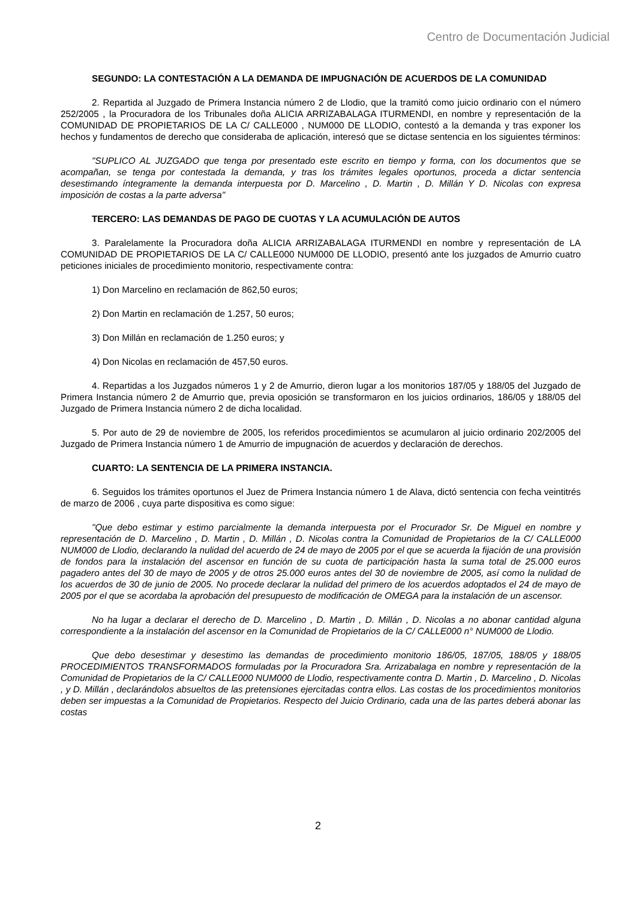Centro de Documentación Judicial
SEGUNDO: LA CONTESTACIÓN A LA DEMANDA DE IMPUGNACIÓN DE ACUERDOS DE LA COMUNIDAD
2. Repartida al Juzgado de Primera Instancia número 2 de Llodio, que la tramitó como juicio ordinario con el número 252/2005 , la Procuradora de los Tribunales doña ALICIA ARRIZABALAGA ITURMENDI, en nombre y representación de la COMUNIDAD DE PROPIETARIOS DE LA C/ CALLE000 , NUM000 DE LLODIO, contestó a la demanda y tras exponer los hechos y fundamentos de derecho que consideraba de aplicación, interesó que se dictase sentencia en los siguientes términos:
"SUPLICO AL JUZGADO que tenga por presentado este escrito en tiempo y forma, con los documentos que se acompañan, se tenga por contestada la demanda, y tras los trámites legales oportunos, proceda a dictar sentencia desestimando íntegramente la demanda interpuesta por D. Marcelino , D. Martin , D. Millán Y D. Nicolas con expresa imposición de costas a la parte adversa"
TERCERO: LAS DEMANDAS DE PAGO DE CUOTAS Y LA ACUMULACIÓN DE AUTOS
3. Paralelamente la Procuradora doña ALICIA ARRIZABALAGA ITURMENDI en nombre y representación de LA COMUNIDAD DE PROPIETARIOS DE LA C/ CALLE000 NUM000 DE LLODIO, presentó ante los juzgados de Amurrio cuatro peticiones iniciales de procedimiento monitorio, respectivamente contra:
1) Don Marcelino en reclamación de 862,50 euros;
2) Don Martin en reclamación de 1.257, 50 euros;
3) Don Millán en reclamación de 1.250 euros; y
4) Don Nicolas en reclamación de 457,50 euros.
4. Repartidas a los Juzgados números 1 y 2 de Amurrio, dieron lugar a los monitorios 187/05 y 188/05 del Juzgado de Primera Instancia número 2 de Amurrio que, previa oposición se transformaron en los juicios ordinarios, 186/05 y 188/05 del Juzgado de Primera Instancia número 2 de dicha localidad.
5. Por auto de 29 de noviembre de 2005, los referidos procedimientos se acumularon al juicio ordinario 202/2005 del Juzgado de Primera Instancia número 1 de Amurrio de impugnación de acuerdos y declaración de derechos.
CUARTO: LA SENTENCIA DE LA PRIMERA INSTANCIA.
6. Seguidos los trámites oportunos el Juez de Primera Instancia número 1 de Alava, dictó sentencia con fecha veintitrés de marzo de 2006 , cuya parte dispositiva es como sigue:
"Que debo estimar y estimo parcialmente la demanda interpuesta por el Procurador Sr. De Miguel en nombre y representación de D. Marcelino , D. Martin , D. Millán , D. Nicolas contra la Comunidad de Propietarios de la C/ CALLE000 NUM000 de Llodio, declarando la nulidad del acuerdo de 24 de mayo de 2005 por el que se acuerda la fijación de una provisión de fondos para la instalación del ascensor en función de su cuota de participación hasta la suma total de 25.000 euros pagadero antes del 30 de mayo de 2005 y de otros 25.000 euros antes del 30 de noviembre de 2005, así como la nulidad de los acuerdos de 30 de junio de 2005. No procede declarar la nulidad del primero de los acuerdos adoptados el 24 de mayo de 2005 por el que se acordaba la aprobación del presupuesto de modificación de OMEGA para la instalación de un ascensor.
No ha lugar a declarar el derecho de D. Marcelino , D. Martin , D. Millán , D. Nicolas a no abonar cantidad alguna correspondiente a la instalación del ascensor en la Comunidad de Propietarios de la C/ CALLE000 n° NUM000 de Llodio.
Que debo desestimar y desestimo las demandas de procedimiento monitorio 186/05, 187/05, 188/05 y 188/05 PROCEDIMIENTOS TRANSFORMADOS formuladas por la Procuradora Sra. Arrizabalaga en nombre y representación de la Comunidad de Propietarios de la C/ CALLE000 NUM000 de Llodio, respectivamente contra D. Martin , D. Marcelino , D. Nicolas , y D. Millán , declarándolos absueltos de las pretensiones ejercitadas contra ellos. Las costas de los procedimientos monitorios deben ser impuestas a la Comunidad de Propietarios. Respecto del Juicio Ordinario, cada una de las partes deberá abonar las costas
2